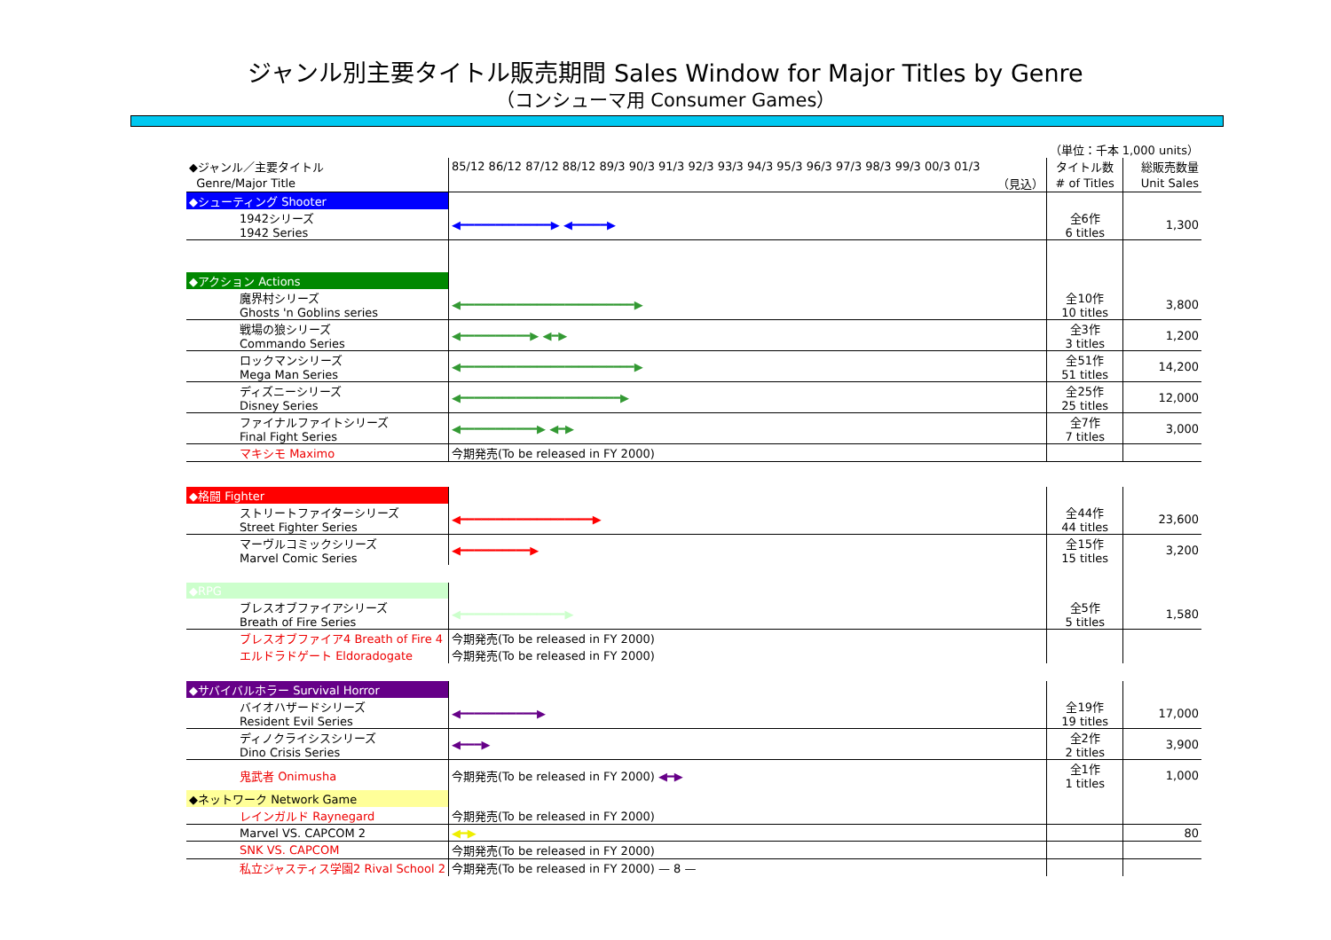ジャンル別主要タイトル販売期間 Sales Window for Major Titles by Genre
（コンシューマ用 Consumer Games）
| | | （単位：千本 1,000 units） | |
| ◆ジャンル／主要タイトル | 85/12 86/12 87/12 88/12 89/3 90/3 91/3 92/3 93/3 94/3 95/3 96/3 97/3 98/3 99/3 00/3 01/3 | タイトル数 | 総販売数量 |
| Genre/Major Title | （見込） | # of Titles | Unit Sales |
| ◆シューティング Shooter | | | |
| 1942シリーズ 1942 Series | ◀━━━━━━━━━━━━━▶ ◀━━━━━▶ | 全6作 6 titles | 1,300 |
| ◆アクション Actions | | | |
| 魔界村シリーズ Ghosts 'n Goblins series | ◀━━━━━━━━━━━━━━━━━━━━━━━━━▶ | 全10作 10 titles | 3,800 |
| 戦場の狼シリーズ Commando Series | ◀━━━━━━━━━━▶ ◀━▶ | 全3作 3 titles | 1,200 |
| ロックマンシリーズ Mega Man Series | ◀━━━━━━━━━━━━━━━━━━━━━━━━━▶ | 全51作 51 titles | 14,200 |
| ディズニーシリーズ Disney Series | ◀━━━━━━━━━━━━━━━━━━━━━━━▶ | 全25作 25 titles | 12,000 |
| ファイナルファイトシリーズ Final Fight Series | ◀━━━━━━━━━━━▶ ◀━▶ | 全7作 7 titles | 3,000 |
| マキシモ Maximo | 今期発売(To be released in FY 2000) | | |
| ◆格闘 Fighter | | | |
| ストリートファイターシリーズ Street Fighter Series | ◀━━━━━━━━━━━━━━━━━━━▶ | 全44作 44 titles | 23,600 |
| マーヴルコミックシリーズ Marvel Comic Series | ◀━━━━━━━━━━▶ | 全15作 15 titles | 3,200 |
| ◆RPG | | | |
| ブレスオブファイアシリーズ Breath of Fire Series | ◀━━━━━━━━━━━━━━━▶ | 全5作 5 titles | 1,580 |
| ブレスオブファイア4 Breath of Fire 4 | 今期発売(To be released in FY 2000) | | |
| エルドラドゲート Eldoradogate | 今期発売(To be released in FY 2000) | | |
| ◆サバイバルホラー Survival Horror | | | |
| バイオハザードシリーズ Resident Evil Series | ◀━━━━━━━━━━━▶ | 全19作 19 titles | 17,000 |
| ディノクライシスシリーズ Dino Crisis Series | ◀━━━▶ | 全2作 2 titles | 3,900 |
| 鬼武者 Onimusha | 今期発売(To be released in FY 2000) ◀━▶ | 全1作 1 titles | 1,000 |
| ◆ネットワーク Network Game | | | |
| レインガルド Raynegard | 今期発売(To be released in FY 2000) | | |
| Marvel VS. CAPCOM 2 | ◀━▶ | | 80 |
| SNK VS. CAPCOM | 今期発売(To be released in FY 2000) | | |
| 私立ジャスティス学園2 Rival School 2 | 今期発売(To be released in FY 2000) — 8 — | | |